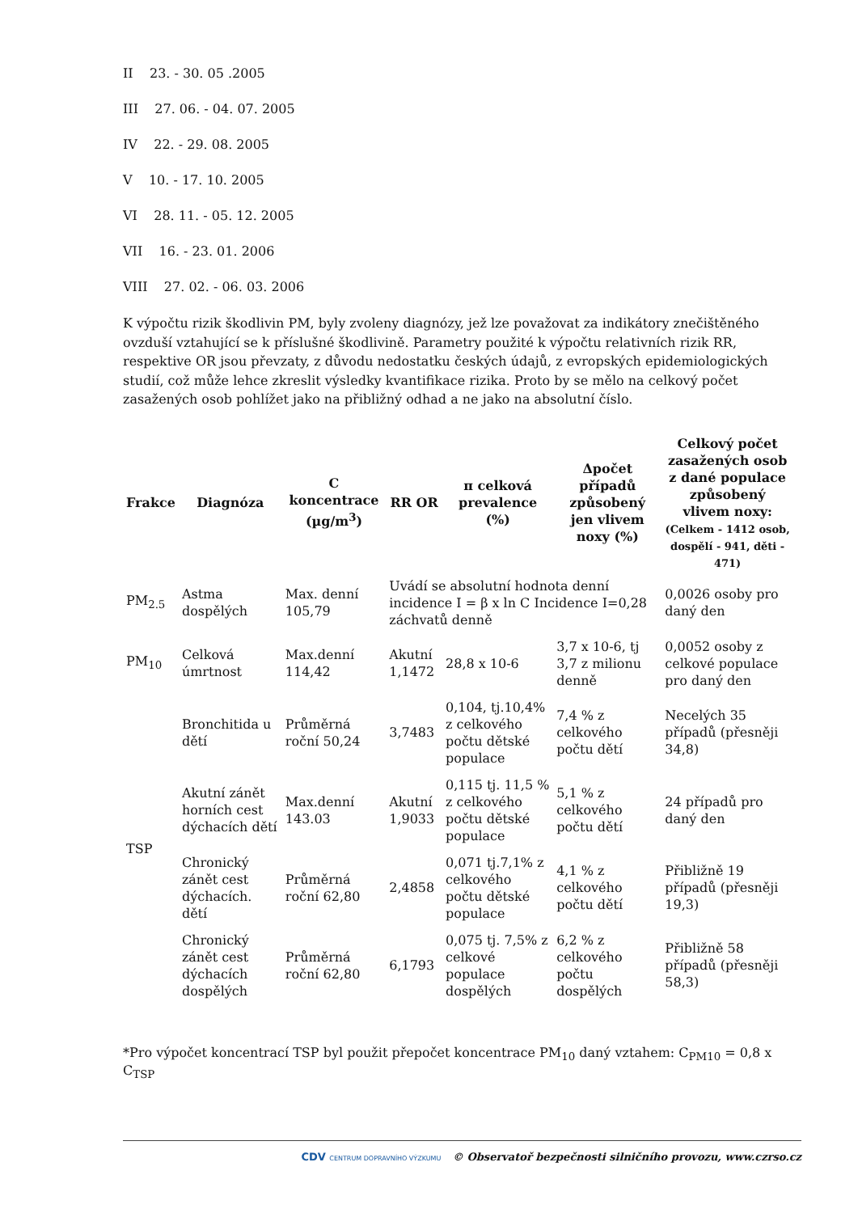II 23. - 30. 05 .2005
III 27. 06. - 04. 07. 2005
IV 22. - 29. 08. 2005
V 10. - 17. 10. 2005
VI 28. 11. - 05. 12. 2005
VII 16. - 23. 01. 2006
VIII 27. 02. - 06. 03. 2006
K výpočtu rizik škodlivin PM, byly zvoleny diagnózy, jež lze považovat za indikátory znečištěného ovzduší vztahující se k příslušné škodlivině. Parametry použité k výpočtu relativních rizik RR, respektive OR jsou převzaty, z důvodu nedostatku českých údajů, z evropských epidemiologických studií, což může lehce zkreslit výsledky kvantifikace rizika. Proto by se mělo na celkový počet zasažených osob pohlížet jako na přibližný odhad a ne jako na absolutní číslo.
| Frakce | Diagnóza | C koncentrace (µg/m<sup>3</sup>) | RR OR | π celková prevalence (%) | Δpočet případů způsobený jen vlivem noxy (%) | Celkový počet zasažených osob z dané populace způsobený vlivem noxy: (Celkem - 1412 osob, dospělí - 941, děti - 471) |
| --- | --- | --- | --- | --- | --- | --- |
| PM<sub>2.5</sub> | Astma dospělých | Max. denní 105,79 | Uvádí se absolutní hodnota denní incidence I = β x ln C Incidence I=0,28 záchvatů denně | | | 0,0026 osoby pro daný den |
| PM<sub>10</sub> | Celková úmrtnost | Max.denní 114,42 | Akutní 1,1472 | 28,8 x 10-6 | 3,7 x 10-6, tj 3,7 z milionu denně | 0,0052 osoby z celkové populace pro daný den |
| TSP | Bronchitida u dětí | Průměrná roční 50,24 | 3,7483 | 0,104, tj.10,4% z celkového počtu dětské populace | 7,4 % z celkového počtu dětí | Necelých 35 případů (přesněji 34,8) |
| | Akutní zánět horních cest dýchacích dětí | Max.denní 143.03 | Akutní 1,9033 | 0,115 tj. 11,5 % z celkového počtu dětské populace | 5,1 % z celkového počtu dětí | 24 případů pro daný den |
| | Chronický zánět cest dýchacích. dětí | Průměrná roční 62,80 | 2,4858 | 0,071 tj.7,1% z celkového počtu dětské populace | 4,1 % z celkového počtu dětí | Přibližně 19 případů (přesněji 19,3) |
| | Chronický zánět cest dýchacích dospělých | Průměrná roční 62,80 | 6,1793 | 0,075 tj. 7,5% z celkové populace dospělých | 6,2 % z celkového počtu dospělých | Přibližně 58 případů (přesněji 58,3) |
*Pro výpočet koncentrací TSP byl použit přepočet koncentrace PM<sub>10</sub> daný vztahem: C<sub>PM10</sub> = 0,8 x C<sub>TSP</sub>
CDV CENTRUM DOPRAVNÍHO VÝZKUMU © Observatoř bezpečnosti silničního provozu, www.czrso.cz